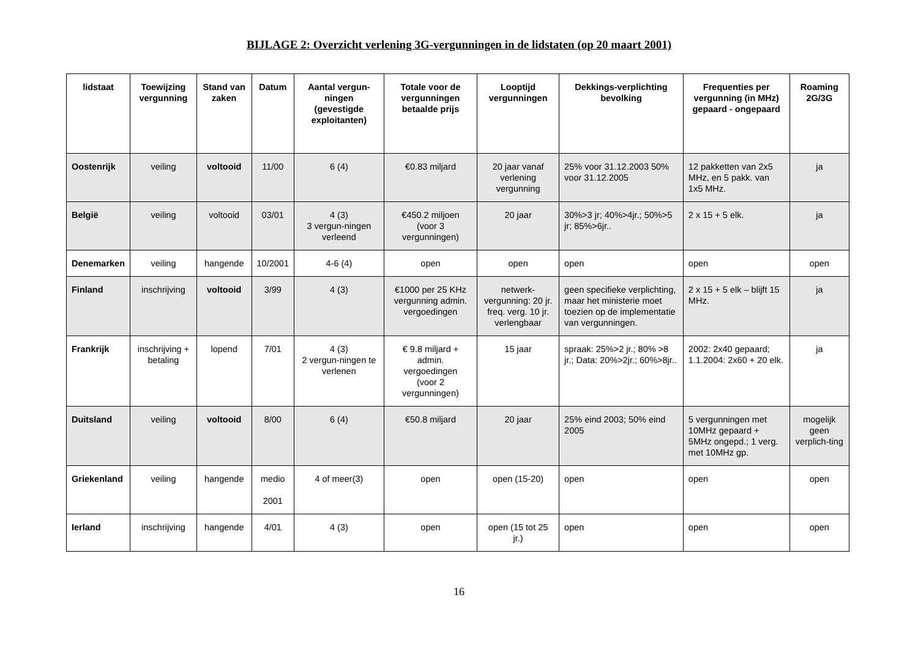BIJLAGE 2: Overzicht verlening 3G-vergunningen in de lidstaten (op 20 maart 2001)
| lidstaat | Toewijzing vergunning | Stand van zaken | Datum | Aantal vergun-ningen (gevestigde exploitanten) | Totale voor de vergunningen betaalde prijs | Looptijd vergunningen | Dekkings-verplichting bevolking | Frequenties per vergunning (in MHz) gepaard - ongepaard | Roaming 2G/3G |
| --- | --- | --- | --- | --- | --- | --- | --- | --- | --- |
| Oostenrijk | veiling | voltooid | 11/00 | 6 (4) | €0.83 miljard | 20 jaar vanaf verlening vergunning | 25% voor 31.12.2003 50% voor 31.12.2005 | 12 pakketten van 2x5 MHz, en 5 pakk. van 1x5 MHz. | ja |
| België | veiling | voltooid | 03/01 | 4 (3) 3 vergun-ningen verleend | €450.2 miljoen (voor 3 vergunningen) | 20 jaar | 30%>3 jr; 40%>4jr.; 50%>5 jr; 85%>6jr.. | 2 x 15 + 5 elk. | ja |
| Denemarken | veiling | hangende | 10/2001 | 4-6 (4) | open | open | open | open | open |
| Finland | inschrijving | voltooid | 3/99 | 4 (3) | €1000 per 25 KHz vergunning admin. vergoedingen | netwerk-vergunning: 20 jr. freq. verg. 10 jr. verlengbaar | geen specifieke verplichting, maar het ministerie moet toezien op de implementatie van vergunningen. | 2 x 15 + 5 elk – blijft 15 MHz. | ja |
| Frankrijk | inschrijving + betaling | lopend | 7/01 | 4 (3) 2 vergun-ningen te verlenen | € 9.8 miljard + admin. vergoedingen (voor 2 vergunningen) | 15 jaar | spraak: 25%>2 jr.; 80% >8 jr.; Data: 20%>2jr.; 60%>8jr.. | 2002: 2x40 gepaard; 1.1.2004: 2x60 + 20 elk. | ja |
| Duitsland | veiling | voltooid | 8/00 | 6 (4) | €50.8 miljard | 20 jaar | 25% eind 2003; 50% eind 2005 | 5 vergunningen met 10MHz gepaard + 5MHz ongepd.; 1 verg. met 10MHz gp. | mogelijk geen verplich-ting |
| Griekenland | veiling | hangende | medio 2001 | 4 of meer(3) | open | open (15-20) | open | open | open |
| Ierland | inschrijving | hangende | 4/01 | 4 (3) | open | open (15 tot 25 jr.) | open | open | open |
16